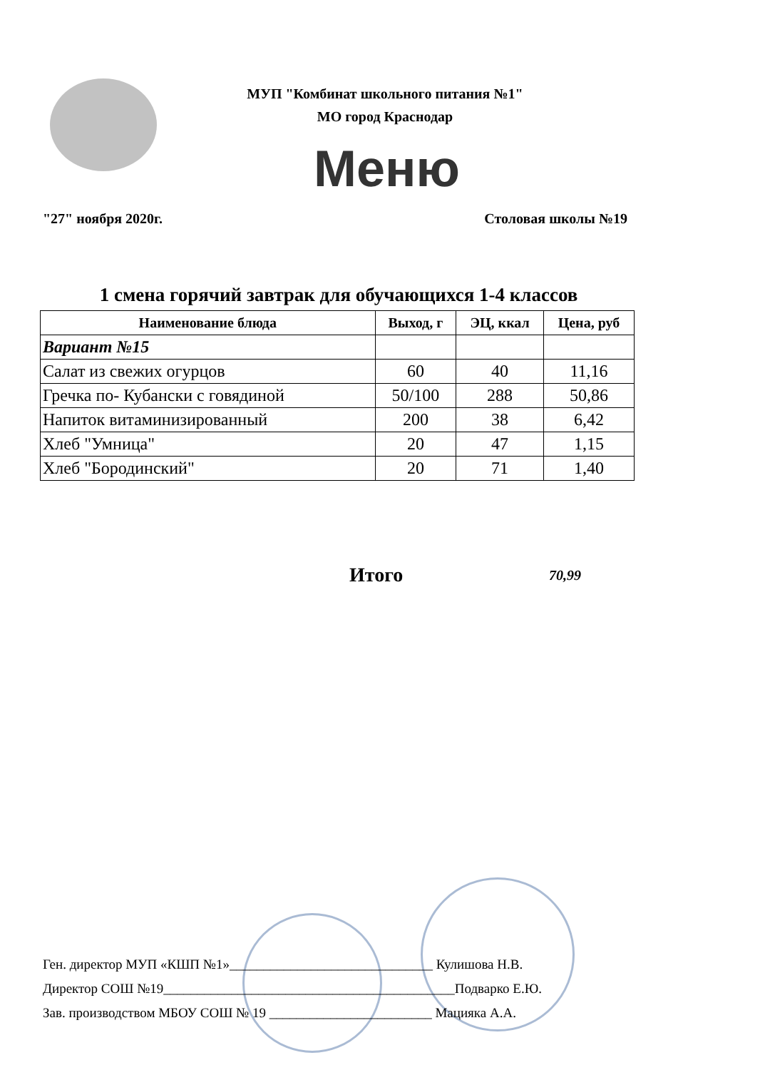МУП "Комбинат школьного питания №1"
МО город Краснодар
Меню
"27" ноября 2020г. Столовая школы №19
1 смена горячий завтрак для обучающихся 1-4 классов
| Наименование блюда | Выход, г | ЭЦ, ккал | Цена, руб |
| --- | --- | --- | --- |
| Вариант №15 | | | |
| Салат из свежих огурцов | 60 | 40 | 11,16 |
| Гречка по- Кубански с говядиной | 50/100 | 288 | 50,86 |
| Напиток витаминизированный | 200 | 38 | 6,42 |
| Хлеб "Умница" | 20 | 47 | 1,15 |
| Хлеб "Бородинский" | 20 | 71 | 1,40 |
Итого 70,99
Ген. директор МУП «КШП №1»______________________________ Кулишова Н.В.
Директор СОШ №19___________________________________________Подварко Е.Ю.
Зав. производством МБОУ СОШ № 19 ________________________ Мацияка А.А.